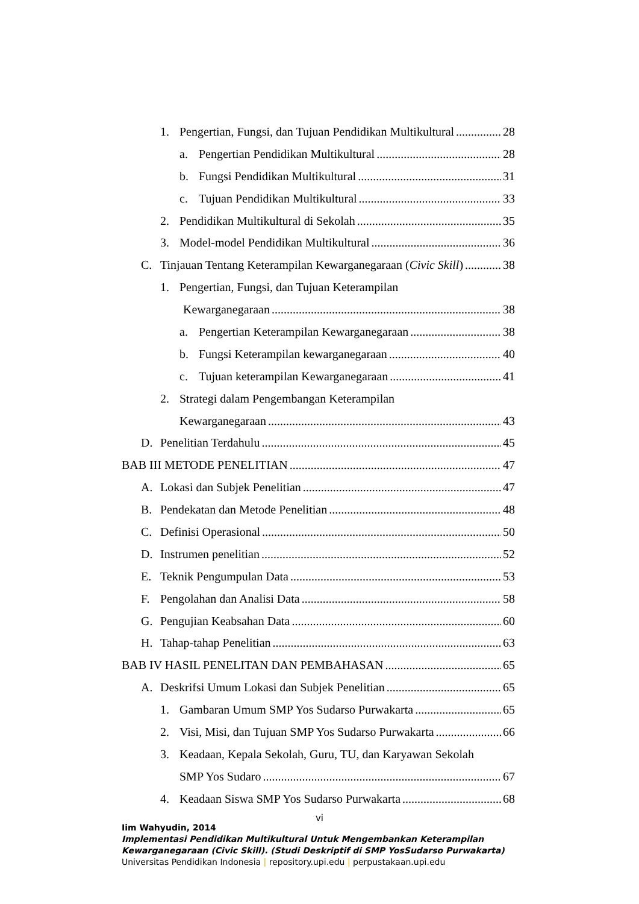1. Pengertian, Fungsi, dan Tujuan Pendidikan Multikultural 28
a. Pengertian Pendidikan Multikultural 28
b. Fungsi Pendidikan Multikultural 31
c. Tujuan Pendidikan Multikultural 33
2. Pendidikan Multikultural di Sekolah 35
3. Model-model Pendidikan Multikultural 36
C. Tinjauan Tentang Keterampilan Kewarganegaraan (Civic Skill) 38
1. Pengertian, Fungsi, dan Tujuan Keterampilan
Kewarganegaraan 38
a. Pengertian Keterampilan Kewarganegaraan 38
b. Fungsi Keterampilan kewarganegaraan 40
c. Tujuan keterampilan Kewarganegaraan 41
2. Strategi dalam Pengembangan Keterampilan
Kewarganegaraan 43
D. Penelitian Terdahulu 45
BAB III METODE PENELITIAN 47
A. Lokasi dan Subjek Penelitian 47
B. Pendekatan dan Metode Penelitian 48
C. Definisi Operasional 50
D. Instrumen penelitian 52
E. Teknik Pengumpulan Data 53
F. Pengolahan dan Analisi Data 58
G. Pengujian Keabsahan Data 60
H. Tahap-tahap Penelitian 63
BAB IV HASIL PENELITAN DAN PEMBAHASAN 65
A. Deskrifsi Umum Lokasi dan Subjek Penelitian 65
1. Gambaran Umum SMP Yos Sudarso Purwakarta 65
2. Visi, Misi, dan Tujuan SMP Yos Sudarso Purwakarta 66
3. Keadaan, Kepala Sekolah, Guru, TU, dan Karyawan Sekolah
SMP Yos Sudaro 67
4. Keadaan Siswa SMP Yos Sudarso Purwakarta 68
vi
Iim Wahyudin, 2014
Implementasi Pendidikan Multikultural Untuk Mengembankan Keterampilan
Kewarganegaraan (Civic Skill). (Studi Deskriptif di SMP YosSudarso Purwakarta)
Universitas Pendidikan Indonesia | repository.upi.edu | perpustakaan.upi.edu